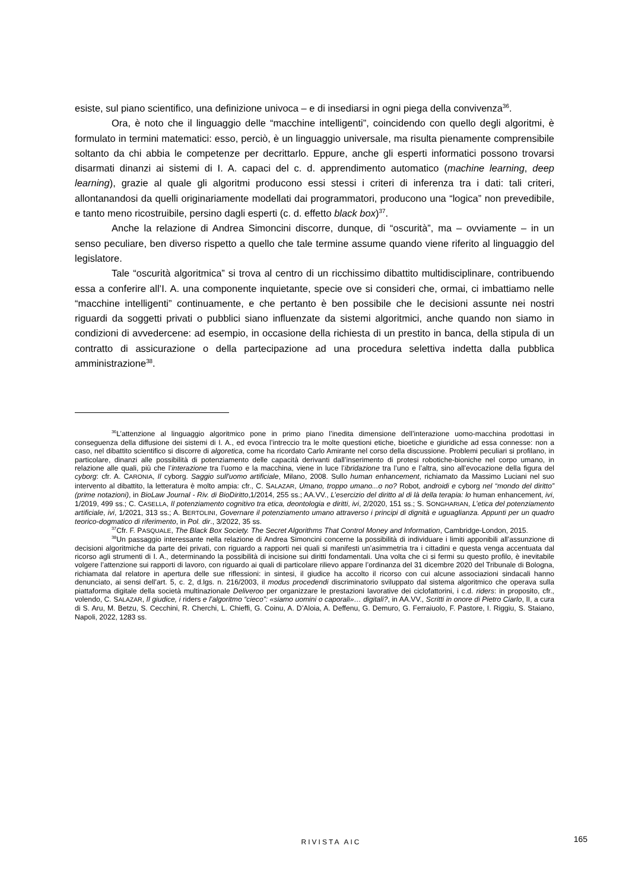esiste, sul piano scientifico, una definizione univoca – e di insediarsi in ogni piega della convivenza<sup>36</sup>.
Ora, è noto che il linguaggio delle “macchine intelligenti”, coincidendo con quello degli algoritmi, è formulato in termini matematici: esso, perciò, è un linguaggio universale, ma risulta pienamente comprensibile soltanto da chi abbia le competenze per decrittarlo. Eppure, anche gli esperti informatici possono trovarsi disarmati dinanzi ai sistemi di I. A. capaci del c. d. apprendimento automatico (machine learning, deep learning), grazie al quale gli algoritmi producono essi stessi i criteri di inferenza tra i dati: tali criteri, allontanandosi da quelli originariamente modellati dai programmatori, producono una “logica” non prevedibile, e tanto meno ricostruibile, persino dagli esperti (c. d. effetto black box)<sup>37</sup>.
Anche la relazione di Andrea Simoncini discorre, dunque, di “oscurità”, ma – ovviamente – in un senso peculiare, ben diverso rispetto a quello che tale termine assume quando viene riferito al linguaggio del legislatore.
Tale “oscurità algoritmica” si trova al centro di un ricchissimo dibattito multidisciplinare, contribuendo essa a conferire all’I. A. una componente inquietante, specie ove si consideri che, ormai, ci imbattiamo nelle “macchine intelligenti” continuamente, e che pertanto è ben possibile che le decisioni assunte nei nostri riguardi da soggetti privati o pubblici siano influenzate da sistemi algoritmici, anche quando non siamo in condizioni di avvedercene: ad esempio, in occasione della richiesta di un prestito in banca, della stipula di un contratto di assicurazione o della partecipazione ad una procedura selettiva indetta dalla pubblica amministrazione<sup>38</sup>.
<sup>36</sup> L’attenzione al linguaggio algoritmico pone in primo piano l’inedita dimensione dell’interazione uomo-macchina prodottasi in conseguenza della diffusione dei sistemi di I. A., ed evoca l’intreccio tra le molte questioni etiche, bioetiche e giuridiche ad essa connesse: non a caso, nel dibattito scientifico si discorre di algoretica, come ha ricordato Carlo Amirante nel corso della discussione. Problemi peculiari si profilano, in particolare, dinanzi alle possibilità di potenziamento delle capacità derivanti dall’inserimento di protesi robotiche-bioniche nel corpo umano, in relazione alle quali, più che l’interazione tra l’uomo e la macchina, viene in luce l’ibridazione tra l’uno e l’altra, sino all’evocazione della figura del cyborg: cfr. A. CARONIA, Il cyborg. Saggio sull'uomo artificiale, Milano, 2008. Sullo human enhancement, richiamato da Massimo Luciani nel suo intervento al dibattito, la letteratura è molto ampia: cfr., C. SALAZAR, Umano, troppo umano...o no? Robot, androidi e cyborg nel “mondo del diritto” (prime notazioni), in BioLaw Journal - Riv. di BioDiritto,1/2014, 255 ss.; AA.VV., L’esercizio del diritto al di là della terapia: lo human enhancement, ivi, 1/2019, 499 ss.; C. CASELLA, Il potenziamento cognitivo tra etica, deontologia e diritti, ivi, 2/2020, 151 ss.; S. SONGHARIAN, L’etica del potenziamento artificiale, ivi, 1/2021, 313 ss.; A. BERTOLINI, Governare il potenziamento umano attraverso i principi di dignità e uguaglianza. Appunti per un quadro teorico-dogmatico di riferimento, in Pol. dir., 3/2022, 35 ss.
<sup>37</sup> Cfr. F. PASQUALE, The Black Box Society. The Secret Algorithms That Control Money and Information, Cambridge-London, 2015.
<sup>38</sup> Un passaggio interessante nella relazione di Andrea Simoncini concerne la possibilità di individuare i limiti apponibili all’assunzione di decisioni algoritmiche da parte dei privati, con riguardo a rapporti nei quali si manifesti un’asimmetria tra i cittadini e questa venga accentuata dal ricorso agli strumenti di I. A., determinando la possibilità di incisione sui diritti fondamentali. Una volta che ci si fermi su questo profilo, è inevitabile volgere l’attenzione sui rapporti di lavoro, con riguardo ai quali di particolare rilievo appare l’ordinanza del 31 dicembre 2020 del Tribunale di Bologna, richiamata dal relatore in apertura delle sue riflessioni: in sintesi, il giudice ha accolto il ricorso con cui alcune associazioni sindacali hanno denunciato, ai sensi dell’art. 5, c. 2, d.lgs. n. 216/2003, il modus procedendi discriminatorio sviluppato dal sistema algoritmico che operava sulla piattaforma digitale della società multinazionale Deliveroo per organizzare le prestazioni lavorative dei ciclofattorini, i c.d. riders: in proposito, cfr., volendo, C. SALAZAR, Il giudice, i riders e l’algoritmo “cieco”: «siamo uomini o caporali»… digitali?, in AA.VV., Scritti in onore di Pietro Ciarlo, II, a cura di S. Aru, M. Betzu, S. Cecchini, R. Cherchi, L. Chieffi, G. Coinu, A. D’Aloia, A. Deffenu, G. Demuro, G. Ferraiuolo, F. Pastore, I. Riggiu, S. Staiano, Napoli, 2022, 1283 ss.
RIVISTA AIC
165